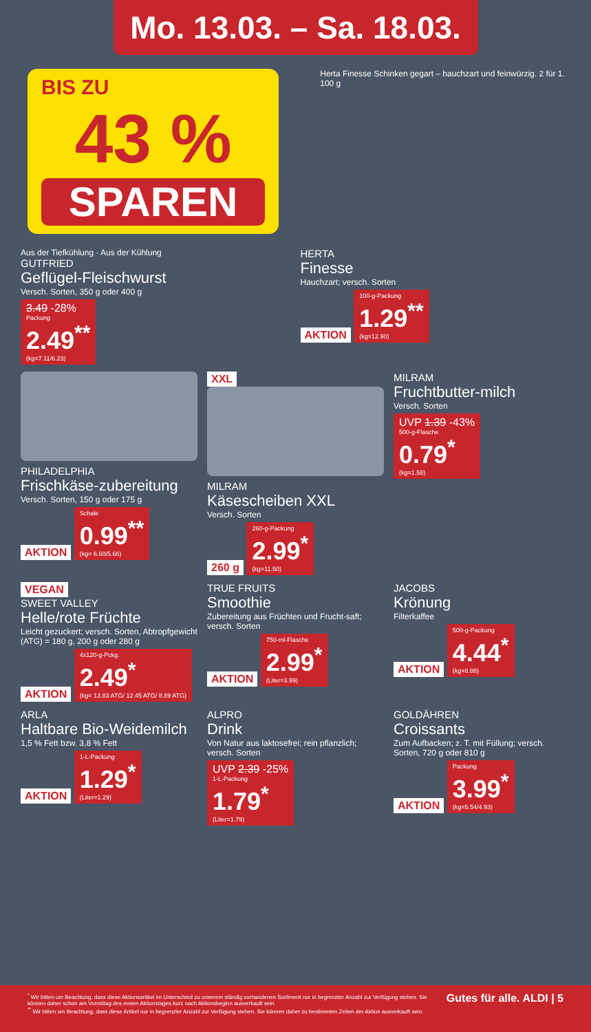Mo. 13.03. – Sa. 18.03.
BIS ZU
43 %
SPAREN
Herta Finesse Schinken gegart – hauchzart und feinwürzig. 2 für 1. 100 g
Aus der Tiefkühlung · Aus der Kühlung
GUTFRIED
Geflügel-Fleischwurst
Versch. Sorten, 350 g oder 400 g
3.49 -28% Packung 2.49<sup>**</sup> (kg=7.11/6.23)
HERTA
Finesse
Hauchzart; versch. Sorten
AKTION
100-g-Packung 1.29<sup>**</sup> (kg=12.90)
PHILADELPHIA
Frischkäse-zubereitung
Versch. Sorten, 150 g oder 175 g
AKTION
Schale 0.99<sup>**</sup> (kg= 6.60/5.66)
XXL
MILRAM
Käsescheiben XXL
Versch. Sorten
260 g
260-g-Packung 2.99<sup>*</sup> (kg=11.50)
MILRAM
Fruchtbutter-milch
Versch. Sorten
UVP 1.39 -43% 500-g-Flasche 0.79<sup>*</sup> (kg=1.58)
VEGAN
SWEET VALLEY
Helle/rote Früchte
Leicht gezuckert; versch. Sorten, Abtropfgewicht (ATG) = 180 g, 200 g oder 280 g
AKTION
4x120-g-Pckg. 2.49<sup>*</sup> (kg= 13.83 ATG/ 12.45 ATG/ 8.89 ATG)
TRUE FRUITS
Smoothie
Zubereitung aus Früchten und Frucht-saft; versch. Sorten
AKTION
750-ml-Flasche 2.99<sup>*</sup> (Liter=3.99)
JACOBS
Krönung
Filterkaffee
AKTION
500-g-Packung 4.44<sup>*</sup> (kg=8.88)
ARLA
Haltbare Bio-Weidemilch
1,5 % Fett bzw. 3,8 % Fett
AKTION
1-L-Packung 1.29<sup>*</sup> (Liter=1.29)
ALPRO
Drink
Von Natur aus laktosefrei; rein pflanzlich; versch. Sorten
UVP 2.39 -25% 1-L-Packung 1.79<sup>*</sup> (Liter=1.79)
GOLDÄHREN
Croissants
Zum Aufbacken; z. T. mit Füllung; versch. Sorten, 720 g oder 810 g
AKTION
Packung 3.99<sup>*</sup> (kg=5.54/4.93)
<sup>*</sup> Wir bitten um Beachtung, dass diese Aktionsartikel im Unterschied zu unserem ständig vorhandenen Sortiment nur in begrenzter Anzahl zur Verfügung stehen. Sie können daher schon am Vormittag des ersten Aktionstages kurz nach Aktionsbeginn ausverkauft sein.
<sup>**</sup> Wir bitten um Beachtung, dass diese Artikel nur in begrenzter Anzahl zur Verfügung stehen. Sie können daher zu bestimmten Zeiten der Aktion ausverkauft sein.
Gutes für alle. ALDI | 5